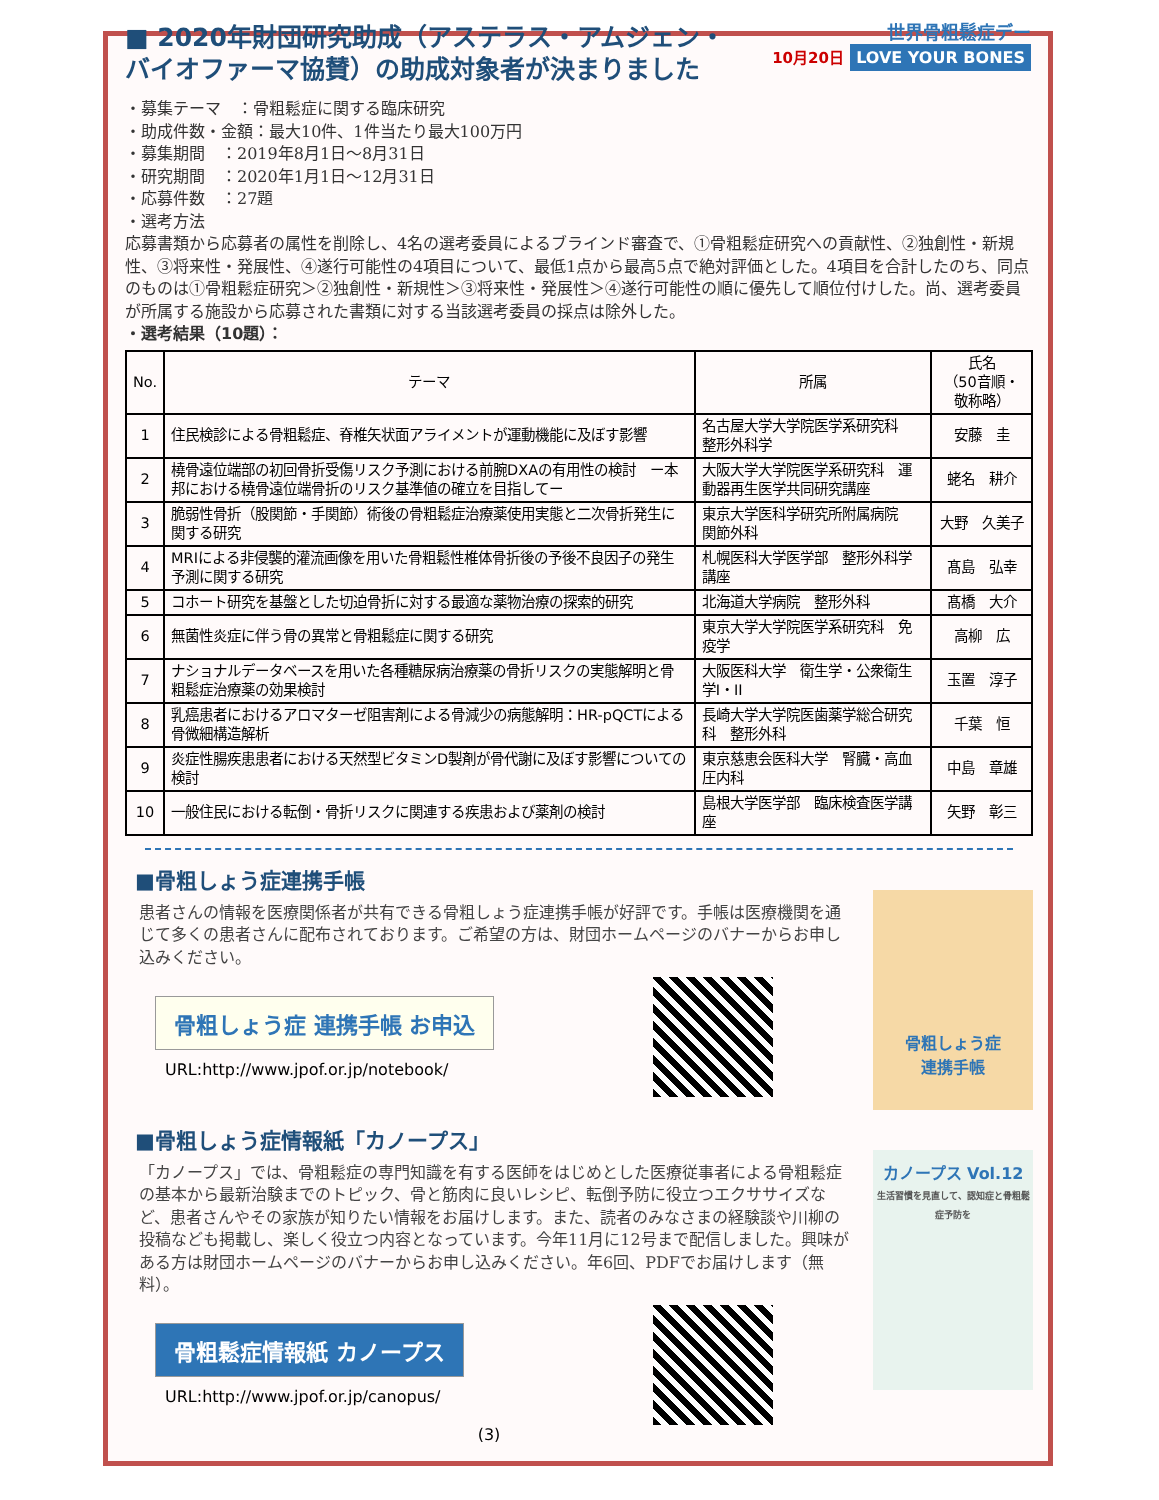■ 2020年財団研究助成（アステラス・アムジェン・バイオファーマ協賛）の助成対象者が決まりました
世界骨粗鬆症デー
10月20日 LOVE YOUR BONES
・募集テーマ　：骨粗鬆症に関する臨床研究
・助成件数・金額：最大10件、1件当たり最大100万円
・募集期間　：2019年8月1日～8月31日
・研究期間　：2020年1月1日～12月31日
・応募件数　：27題
・選考方法
応募書類から応募者の属性を削除し、4名の選考委員によるブラインド審査で、①骨粗鬆症研究への貢献性、②独創性・新規性、③将来性・発展性、④遂行可能性の4項目について、最低1点から最高5点で絶対評価とした。4項目を合計したのち、同点のものは①骨粗鬆症研究＞②独創性・新規性＞③将来性・発展性＞④遂行可能性の順に優先して順位付けした。尚、選考委員が所属する施設から応募された書類に対する当該選考委員の採点は除外した。
・選考結果（10題）：
| No. | テーマ | 所属 | 氏名 （50音順・敬称略） |
| --- | --- | --- | --- |
| 1 | 住民検診による骨粗鬆症、脊椎矢状面アライメントが運動機能に及ぼす影響 | 名古屋大学大学院医学系研究科 整形外科学 | 安藤 圭 |
| 2 | 橈骨遠位端部の初回骨折受傷リスク予測における前腕DXAの有用性の検討 ー本邦における橈骨遠位端骨折のリスク基準値の確立を目指してー | 大阪大学大学院医学系研究科 運動器再生医学共同研究講座 | 蛯名 耕介 |
| 3 | 脆弱性骨折（股関節・手関節）術後の骨粗鬆症治療薬使用実態と二次骨折発生に関する研究 | 東京大学医科学研究所附属病院 関節外科 | 大野 久美子 |
| 4 | MRIによる非侵襲的灌流画像を用いた骨粗鬆性椎体骨折後の予後不良因子の発生予測に関する研究 | 札幌医科大学医学部 整形外科学講座 | 髙島 弘幸 |
| 5 | コホート研究を基盤とした切迫骨折に対する最適な薬物治療の探索的研究 | 北海道大学病院 整形外科 | 髙橋 大介 |
| 6 | 無菌性炎症に伴う骨の異常と骨粗鬆症に関する研究 | 東京大学大学院医学系研究科 免疫学 | 高柳 広 |
| 7 | ナショナルデータベースを用いた各種糖尿病治療薬の骨折リスクの実態解明と骨粗鬆症治療薬の効果検討 | 大阪医科大学 衛生学・公衆衛生学I・II | 玉置 淳子 |
| 8 | 乳癌患者におけるアロマターゼ阻害剤による骨減少の病態解明：HR-pQCTによる骨微細構造解析 | 長崎大学大学院医歯薬学総合研究科 整形外科 | 千葉 恒 |
| 9 | 炎症性腸疾患患者における天然型ビタミンD製剤が骨代謝に及ぼす影響についての検討 | 東京慈恵会医科大学 腎臓・高血圧内科 | 中島 章雄 |
| 10 | 一般住民における転倒・骨折リスクに関連する疾患および薬剤の検討 | 島根大学医学部 臨床検査医学講座 | 矢野 彰三 |
■骨粗しょう症連携手帳
患者さんの情報を医療関係者が共有できる骨粗しょう症連携手帳が好評です。手帳は医療機関を通じて多くの患者さんに配布されております。ご希望の方は、財団ホームページのバナーからお申し込みください。
骨粗しょう症 連携手帳 お申込
URL:http://www.jpof.or.jp/notebook/
骨粗しょう症
連携手帳
■骨粗しょう症情報紙「カノープス」
「カノープス」では、骨粗鬆症の専門知識を有する医師をはじめとした医療従事者による骨粗鬆症の基本から最新治験までのトピック、骨と筋肉に良いレシピ、転倒予防に役立つエクササイズなど、患者さんやその家族が知りたい情報をお届けします。また、読者のみなさまの経験談や川柳の投稿なども掲載し、楽しく役立つ内容となっています。今年11月に12号まで配信しました。興味がある方は財団ホームページのバナーからお申し込みください。年6回、PDFでお届けします（無料）。
骨粗鬆症情報紙 カノープス
URL:http://www.jpof.or.jp/canopus/
(3)
カノープス Vol.12
生活習慣を見直して、認知症と骨粗鬆症予防を